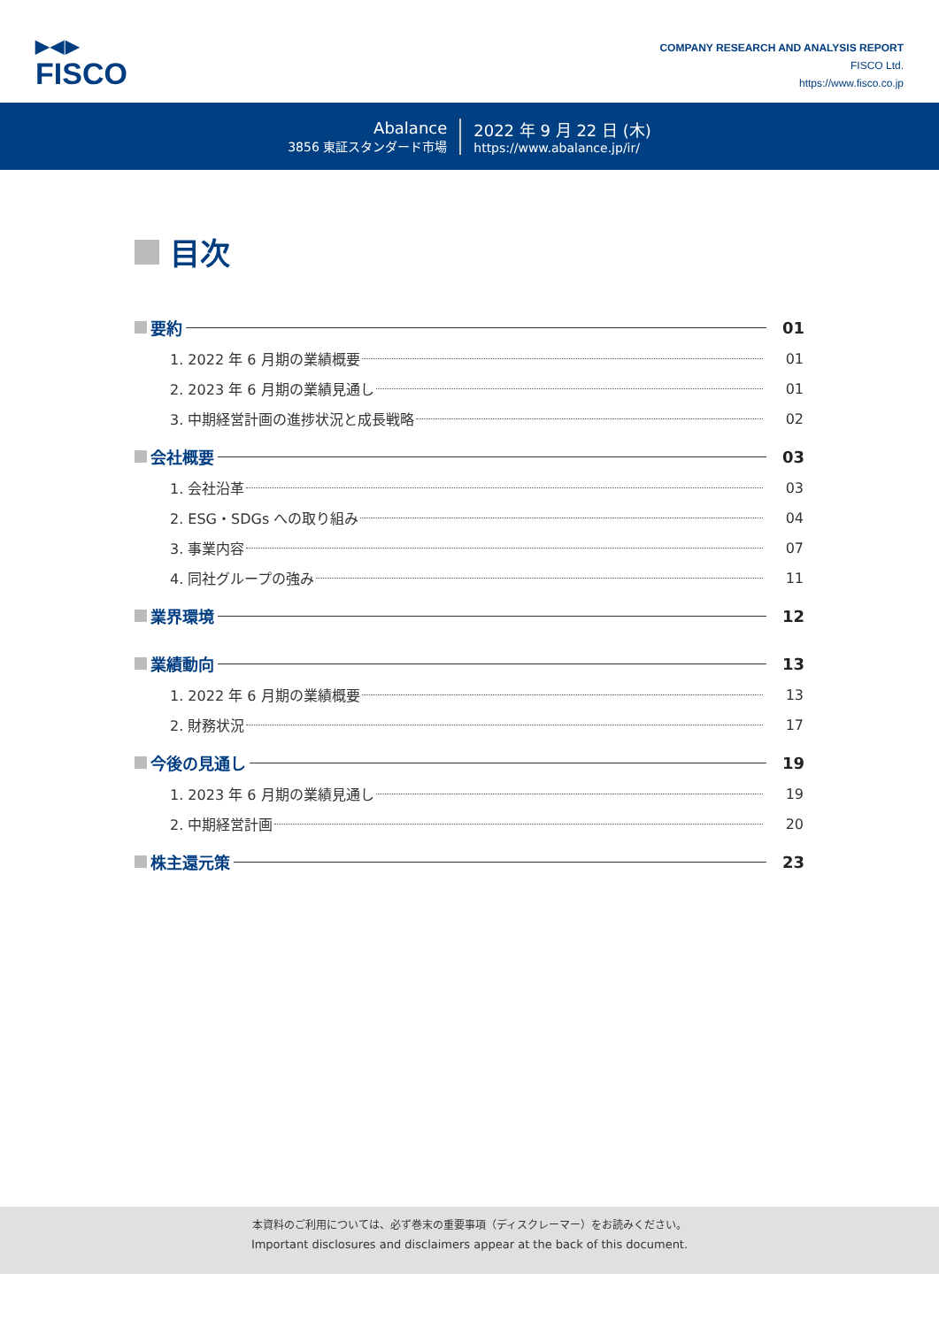▶◀▶
FISCO
COMPANY RESEARCH AND ANALYSIS REPORT
FISCO Ltd.
https://www.fisco.co.jp
Abalance
3856 東証スタンダード市場
2022 年 9 月 22 日 (木)
https://www.abalance.jp/ir/
目次
要約
01
1. 2022 年 6 月期の業績概要
01
2. 2023 年 6 月期の業績見通し
01
3. 中期経営計画の進捗状況と成長戦略
02
会社概要
03
1. 会社沿革
03
2. ESG・SDGs への取り組み
04
3. 事業内容
07
4. 同社グループの強み
11
業界環境
12
業績動向
13
1. 2022 年 6 月期の業績概要
13
2. 財務状況
17
今後の見通し
19
1. 2023 年 6 月期の業績見通し
19
2. 中期経営計画
20
株主還元策
23
本資料のご利用については、必ず巻末の重要事項（ディスクレーマー）をお読みください。
Important disclosures and disclaimers appear at the back of this document.